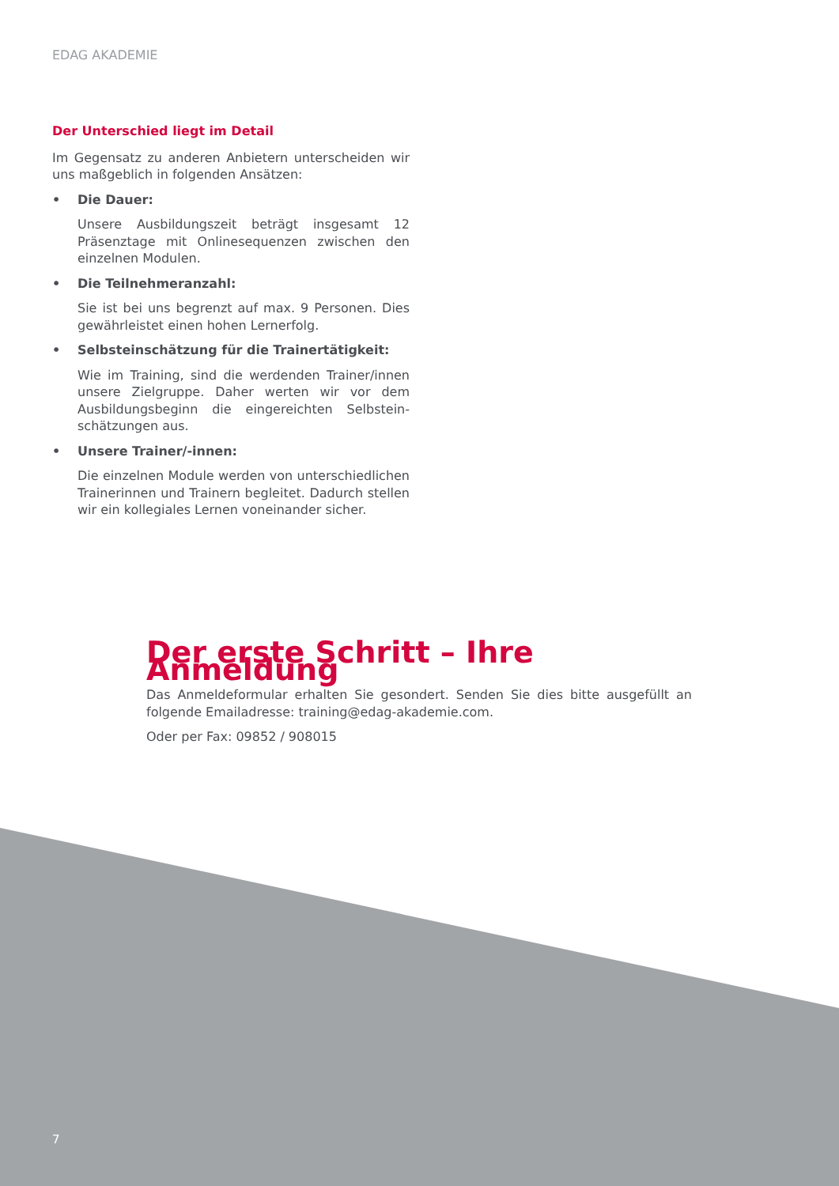EDAG AKADEMIE
Der Unterschied liegt im Detail
Im Gegensatz zu anderen Anbietern unterscheiden wir uns maßgeblich in folgenden Ansätzen:
• Die Dauer:
Unsere Ausbildungszeit beträgt insgesamt 12 Präsenztage mit Onlinesequenzen zwischen den einzelnen Modulen.
• Die Teilnehmeranzahl:
Sie ist bei uns begrenzt auf max. 9 Personen. Dies gewährleistet einen hohen Lernerfolg.
• Selbsteinschätzung für die Trainertätigkeit:
Wie im Training, sind die werdenden Trainer/innen unsere Zielgruppe. Daher werten wir vor dem Ausbildungsbeginn die eingereichten Selbstein­schätzungen aus.
• Unsere Trainer/-innen:
Die einzelnen Module werden von unterschiedli­chen Trainerinnen und Trainern begleitet. Dadurch stellen wir ein kollegiales Lernen voneinander sicher.
Der erste Schritt – Ihre Anmeldung
Das Anmeldeformular erhalten Sie gesondert. Senden Sie dies bitte ausgefüllt an folgende Emailadresse: training@edag-akademie.com.
Oder per Fax: 09852 / 908015
7